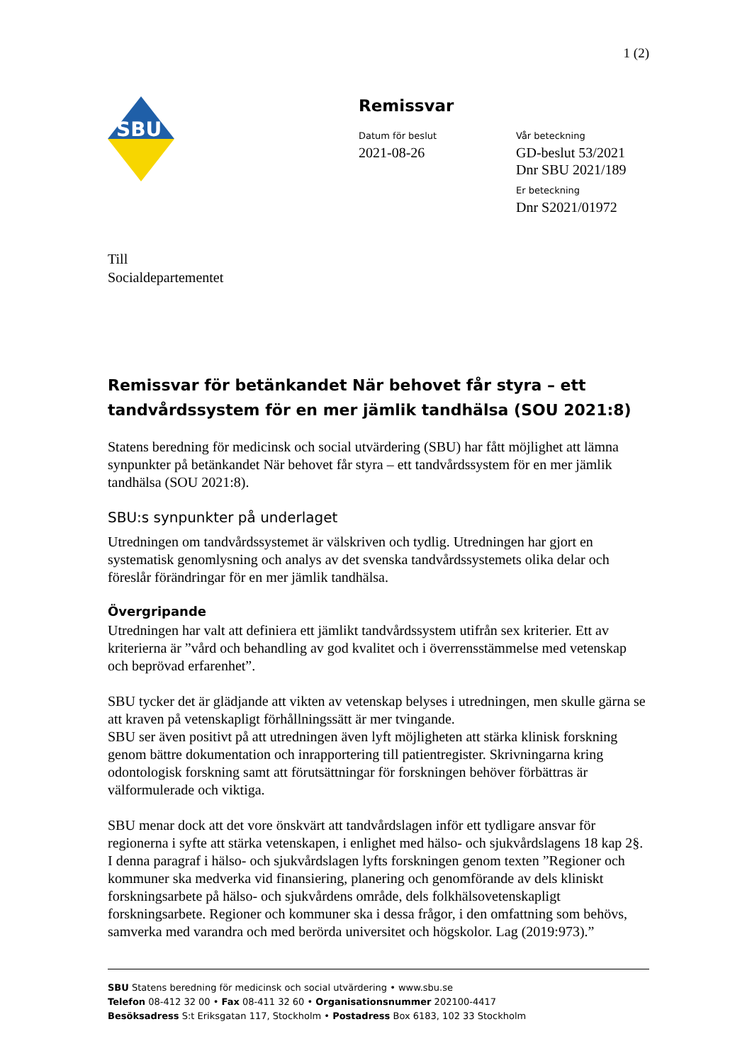1 (2)
SBU
Remissvar
Datum för beslut
2021-08-26
Vår beteckning
GD-beslut 53/2021
Dnr SBU 2021/189
Er beteckning
Dnr S2021/01972
Till
Socialdepartementet
Remissvar för betänkandet När behovet får styra – ett tandvårdssystem för en mer jämlik tandhälsa (SOU 2021:8)
Statens beredning för medicinsk och social utvärdering (SBU) har fått möjlighet att lämna synpunkter på betänkandet När behovet får styra – ett tandvårdssystem för en mer jämlik tandhälsa (SOU 2021:8).
SBU:s synpunkter på underlaget
Utredningen om tandvårdssystemet är välskriven och tydlig. Utredningen har gjort en systematisk genomlysning och analys av det svenska tandvårdssystemets olika delar och föreslår förändringar för en mer jämlik tandhälsa.
Övergripande
Utredningen har valt att definiera ett jämlikt tandvårdssystem utifrån sex kriterier. Ett av kriterierna är ”vård och behandling av god kvalitet och i överrensstämmelse med vetenskap och beprövad erfarenhet”.
SBU tycker det är glädjande att vikten av vetenskap belyses i utredningen, men skulle gärna se att kraven på vetenskapligt förhållningssätt är mer tvingande.
SBU ser även positivt på att utredningen även lyft möjligheten att stärka klinisk forskning genom bättre dokumentation och inrapportering till patientregister. Skrivningarna kring odontologisk forskning samt att förutsättningar för forskningen behöver förbättras är välformulerade och viktiga.
SBU menar dock att det vore önskvärt att tandvårdslagen inför ett tydligare ansvar för regionerna i syfte att stärka vetenskapen, i enlighet med hälso- och sjukvårdslagens 18 kap 2§. I denna paragraf i hälso- och sjukvårdslagen lyfts forskningen genom texten ”Regioner och kommuner ska medverka vid finansiering, planering och genomförande av dels kliniskt forskningsarbete på hälso- och sjukvårdens område, dels folkhälsovetenskapligt forskningsarbete. Regioner och kommuner ska i dessa frågor, i den omfattning som behövs, samverka med varandra och med berörda universitet och högskolor. Lag (2019:973).”
SBU Statens beredning för medicinsk och social utvärdering • www.sbu.se
Telefon 08-412 32 00 • Fax 08-411 32 60 • Organisationsnummer 202100-4417
Besöksadress S:t Eriksgatan 117, Stockholm • Postadress Box 6183, 102 33 Stockholm